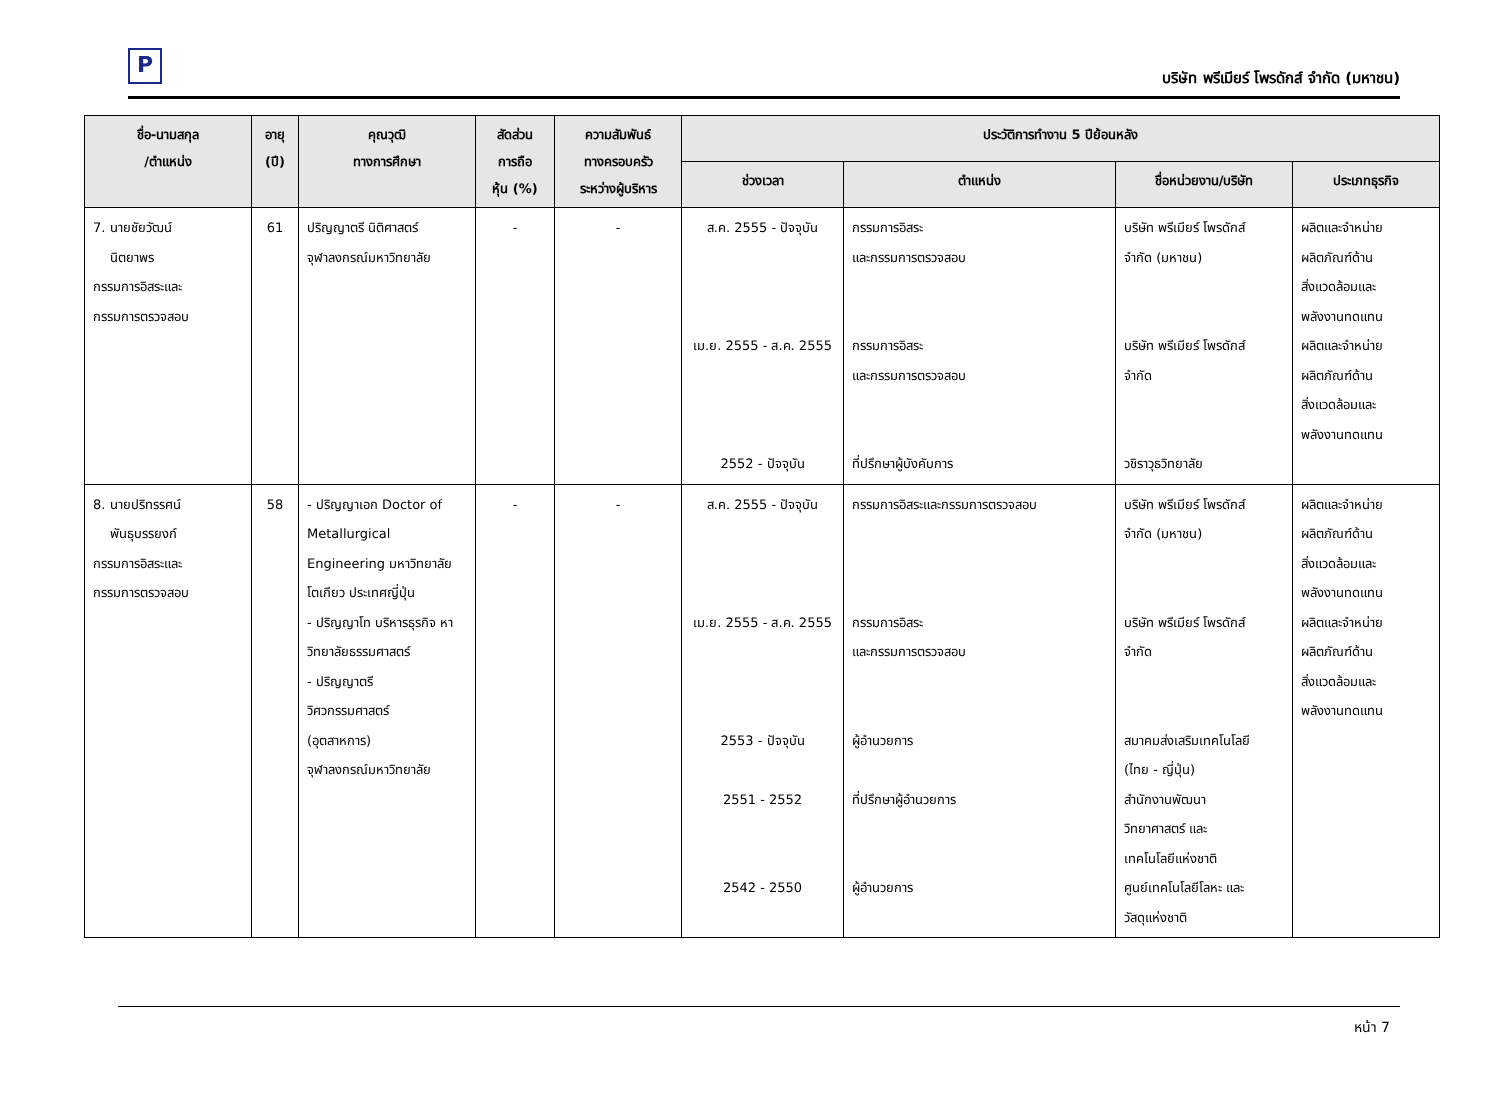P
บริษัท พรีเมียร์ โพรดักส์ จำกัด (มหาชน)
| ชื่อ-นามสกุล /ตำแหน่ง | อายุ (ปี) | คุณวุฒิ ทางการศึกษา | สัดส่วน การถือ หุ้น (%) | ความสัมพันธ์ ทางครอบครัว ระหว่างผู้บริหาร | ประวัติการทำงาน 5 ปีย้อนหลัง | | | |
| --- | --- | --- | --- | --- | --- | --- | --- | --- |
| | | | | | ช่วงเวลา | ตำแหน่ง | ชื่อหน่วยงาน/บริษัท | ประเภทธุรกิจ |
| 7. นายชัยวัฒน์ นิตยาพร กรรมการอิสระและ กรรมการตรวจสอบ | 61 | ปริญญาตรี นิติศาสตร์ จุฬาลงกรณ์มหาวิทยาลัย | - | - | ส.ค. 2555 - ปัจจุบัน เม.ย. 2555 - ส.ค. 2555 2552 - ปัจจุบัน | กรรมการอิสระ และกรรมการตรวจสอบ กรรมการอิสระ และกรรมการตรวจสอบ ที่ปรึกษาผู้บังคับการ | บริษัท พรีเมียร์ โพรดักส์ จำกัด (มหาชน) บริษัท พรีเมียร์ โพรดักส์ จำกัด วชิราวุธวิทยาลัย | ผลิตและจำหน่าย ผลิตภัณฑ์ด้าน สิ่งแวดล้อมและ พลังงานทดแทน ผลิตและจำหน่าย ผลิตภัณฑ์ด้าน สิ่งแวดล้อมและ พลังงานทดแทน |
| 8. นายปริทรรศน์ พันธุบรรยงก์ กรรมการอิสระและ กรรมการตรวจสอบ | 58 | - ปริญญาเอก Doctor of Metallurgical Engineering มหาวิทยาลัยโตเกียว ประเทศญี่ปุ่น - ปริญญาโท บริหารธุรกิจ หาวิทยาลัยธรรมศาสตร์ - ปริญญาตรี วิศวกรรมศาสตร์ (อุตสาหการ) จุฬาลงกรณ์มหาวิทยาลัย | - | - | ส.ค. 2555 - ปัจจุบัน เม.ย. 2555 - ส.ค. 2555 2553 - ปัจจุบัน 2551 - 2552 2542 - 2550 | กรรมการอิสระและกรรมการตรวจสอบ กรรมการอิสระ และกรรมการตรวจสอบ ผู้อำนวยการ ที่ปรึกษาผู้อำนวยการ ผู้อำนวยการ | บริษัท พรีเมียร์ โพรดักส์ จำกัด (มหาชน) บริษัท พรีเมียร์ โพรดักส์ จำกัด สมาคมส่งเสริมเทคโนโลยี (ไทย - ญี่ปุ่น) สำนักงานพัฒนา วิทยาศาสตร์ และ เทคโนโลยีแห่งชาติ ศูนย์เทคโนโลยีโลหะ และ วัสดุแห่งชาติ | ผลิตและจำหน่าย ผลิตภัณฑ์ด้าน สิ่งแวดล้อมและ พลังงานทดแทน ผลิตและจำหน่าย ผลิตภัณฑ์ด้าน สิ่งแวดล้อมและ พลังงานทดแทน |
หน้า 7